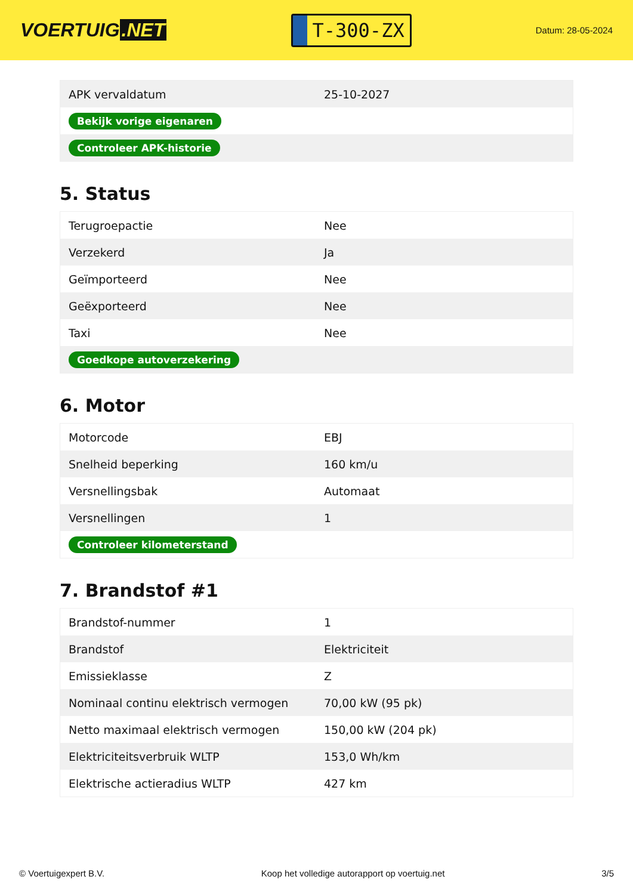VOERTUIG.NET
T-300-ZX
Datum: 28-05-2024
| APK vervaldatum | 25-10-2027 |
| Bekijk vorige eigenaren | |
| Controleer APK-historie | |
5. Status
| Terugroepactie | Nee |
| Verzekerd | Ja |
| Geïmporteerd | Nee |
| Geëxporteerd | Nee |
| Taxi | Nee |
| Goedkope autoverzekering | |
6. Motor
| Motorcode | EBJ |
| Snelheid beperking | 160 km/u |
| Versnellingsbak | Automaat |
| Versnellingen | 1 |
| Controleer kilometerstand | |
7. Brandstof #1
| Brandstof-nummer | 1 |
| Brandstof | Elektriciteit |
| Emissieklasse | Z |
| Nominaal continu elektrisch vermogen | 70,00 kW (95 pk) |
| Netto maximaal elektrisch vermogen | 150,00 kW (204 pk) |
| Elektriciteitsverbruik WLTP | 153,0 Wh/km |
| Elektrische actieradius WLTP | 427 km |
© Voertuigexpert B.V. Koop het volledige autorapport op voertuig.net 3/5